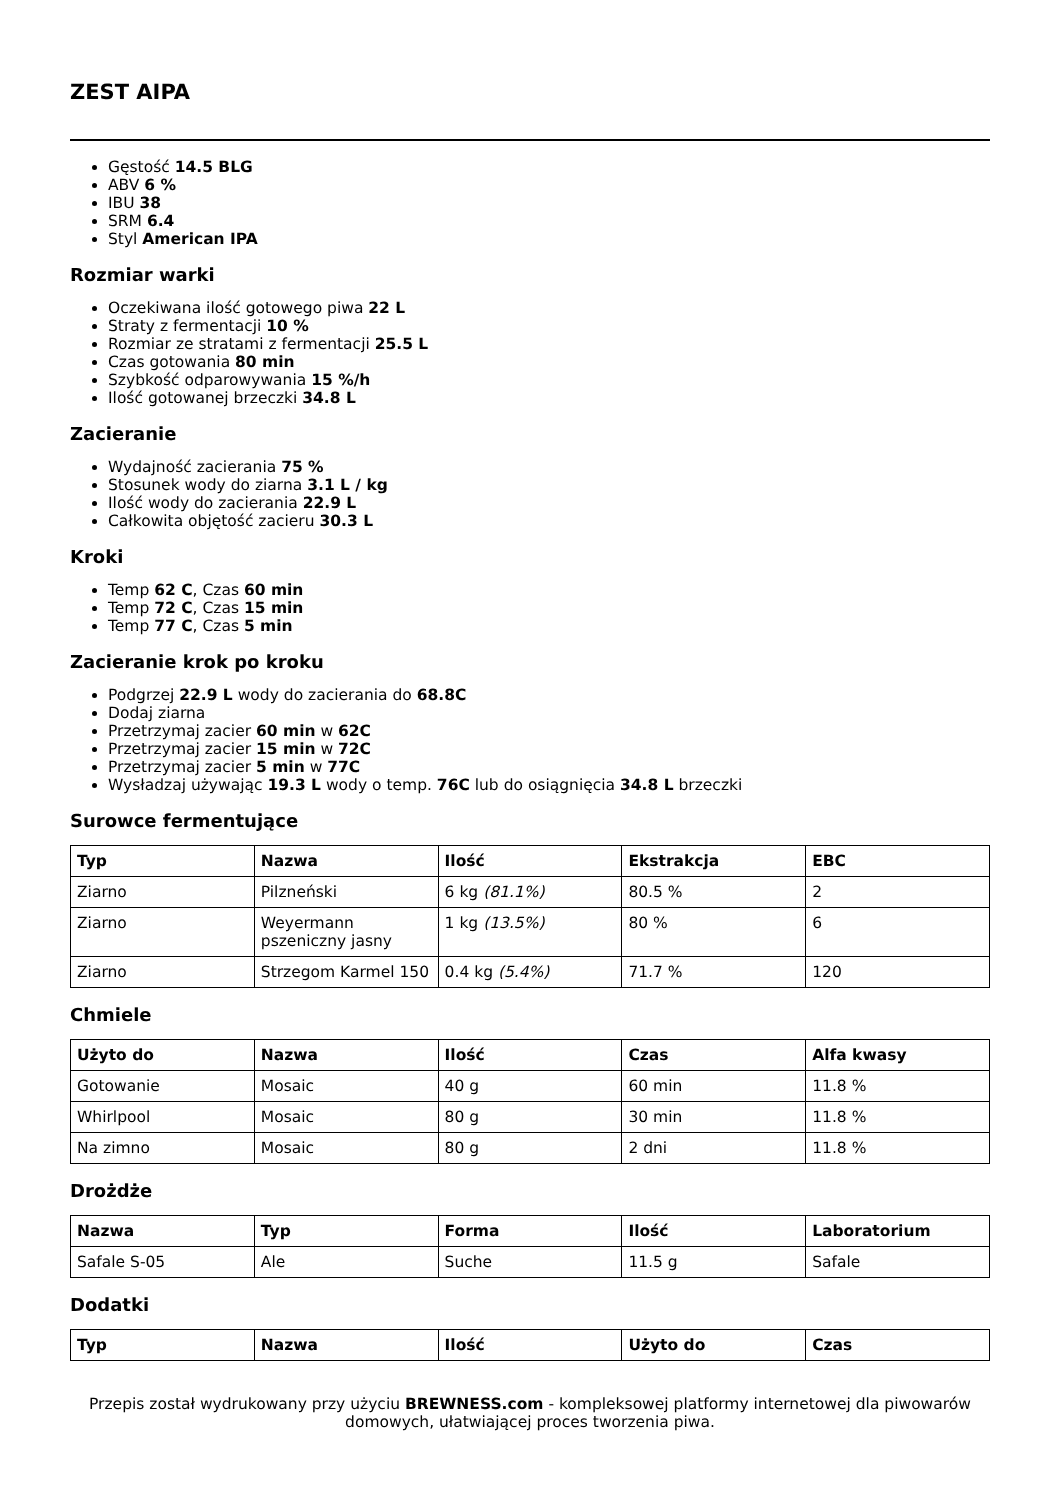ZEST AIPA
Gęstość 14.5 BLG
ABV 6 %
IBU 38
SRM 6.4
Styl American IPA
Rozmiar warki
Oczekiwana ilość gotowego piwa 22 L
Straty z fermentacji 10 %
Rozmiar ze stratami z fermentacji 25.5 L
Czas gotowania 80 min
Szybkość odparowywania 15 %/h
Ilość gotowanej brzeczki 34.8 L
Zacieranie
Wydajność zacierania 75 %
Stosunek wody do ziarna 3.1 L / kg
Ilość wody do zacierania 22.9 L
Całkowita objętość zacieru 30.3 L
Kroki
Temp 62 C, Czas 60 min
Temp 72 C, Czas 15 min
Temp 77 C, Czas 5 min
Zacieranie krok po kroku
Podgrzej 22.9 L wody do zacierania do 68.8C
Dodaj ziarna
Przetrzymaj zacier 60 min w 62C
Przetrzymaj zacier 15 min w 72C
Przetrzymaj zacier 5 min w 77C
Wysładzaj używając 19.3 L wody o temp. 76C lub do osiągnięcia 34.8 L brzeczki
Surowce fermentujące
| Typ | Nazwa | Ilość | Ekstrakcja | EBC |
| --- | --- | --- | --- | --- |
| Ziarno | Pilzneński | 6 kg (81.1%) | 80.5 % | 2 |
| Ziarno | Weyermann pszeniczny jasny | 1 kg (13.5%) | 80 % | 6 |
| Ziarno | Strzegom Karmel 150 | 0.4 kg (5.4%) | 71.7 % | 120 |
Chmiele
| Użyto do | Nazwa | Ilość | Czas | Alfa kwasy |
| --- | --- | --- | --- | --- |
| Gotowanie | Mosaic | 40 g | 60 min | 11.8 % |
| Whirlpool | Mosaic | 80 g | 30 min | 11.8 % |
| Na zimno | Mosaic | 80 g | 2 dni | 11.8 % |
Drożdże
| Nazwa | Typ | Forma | Ilość | Laboratorium |
| --- | --- | --- | --- | --- |
| Safale S-05 | Ale | Suche | 11.5 g | Safale |
Dodatki
| Typ | Nazwa | Ilość | Użyto do | Czas |
| --- | --- | --- | --- | --- |
Przepis został wydrukowany przy użyciu BREWNESS.com - kompleksowej platformy internetowej dla piwowarów domowych, ułatwiającej proces tworzenia piwa.